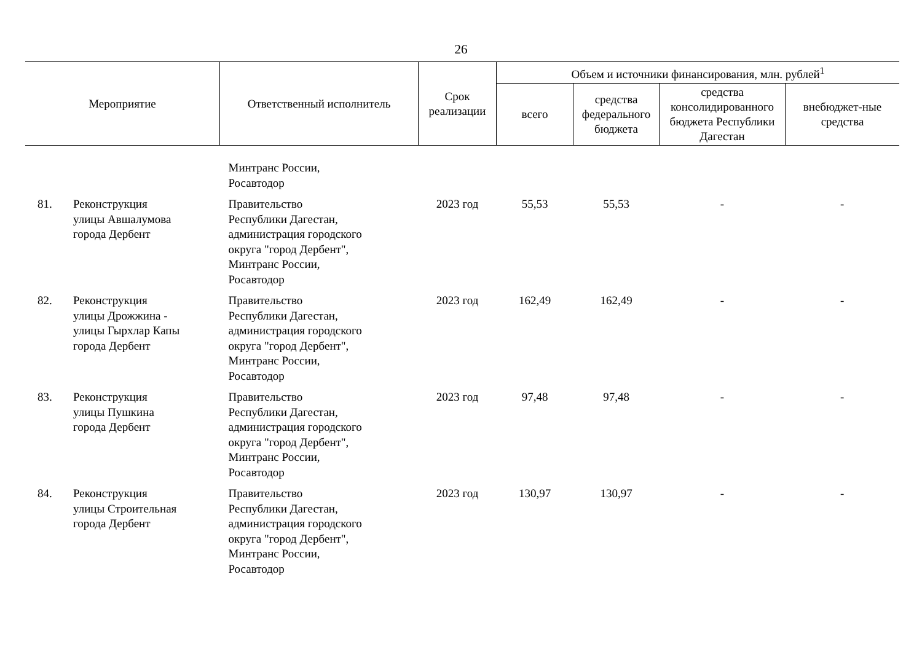26
| Мероприятие | | Ответственный исполнитель | Срок реализации | Объем и источники финансирования, млн. рублей<sup>1</sup> | | | |
| --- | --- | --- | --- | --- | --- | --- | --- |
| | | | | всего | средства федерального бюджета | средства консолидированного бюджета Республики Дагестан | внебюджет-ные средства |
| | | Минтранс России, Росавтодор | | | | | |
| 81. | Реконструкция улицы Авшалумова города Дербент | Правительство Республики Дагестан, администрация городского округа "город Дербент", Минтранс России, Росавтодор | 2023 год | 55,53 | 55,53 | - | - |
| 82. | Реконструкция улицы Дрожжина - улицы Гырхлар Капы города Дербент | Правительство Республики Дагестан, администрация городского округа "город Дербент", Минтранс России, Росавтодор | 2023 год | 162,49 | 162,49 | - | - |
| 83. | Реконструкция улицы Пушкина города Дербент | Правительство Республики Дагестан, администрация городского округа "город Дербент", Минтранс России, Росавтодор | 2023 год | 97,48 | 97,48 | - | - |
| 84. | Реконструкция улицы Строительная города Дербент | Правительство Республики Дагестан, администрация городского округа "город Дербент", Минтранс России, Росавтодор | 2023 год | 130,97 | 130,97 | - | - |